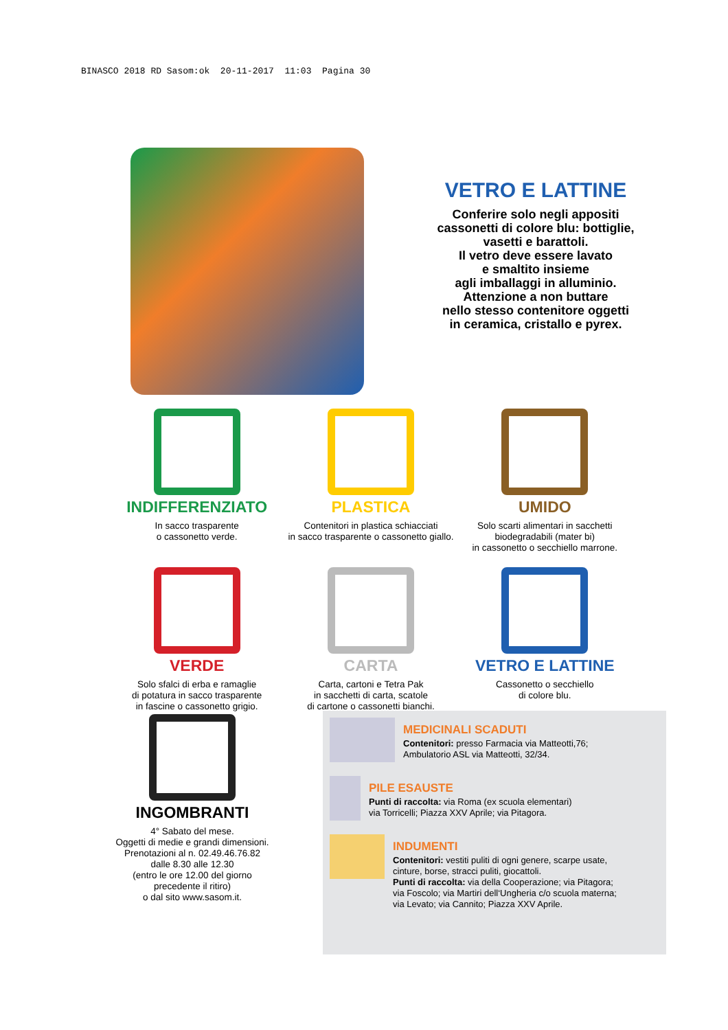BINASCO 2018 RD Sasom:ok 20-11-2017 11:03 Pagina 30
VETRO E LATTINE
Conferire solo negli appositi
cassonetti di colore blu: bottiglie,
vasetti e barattoli.
Il vetro deve essere lavato
e smaltito insieme
agli imballaggi in alluminio.
Attenzione a non buttare
nello stesso contenitore oggetti
in ceramica, cristallo e pyrex.
INDIFFERENZIATO
In sacco trasparente
o cassonetto verde.
PLASTICA
Contenitori in plastica schiacciati
in sacco trasparente o cassonetto giallo.
UMIDO
Solo scarti alimentari in sacchetti
biodegradabili (mater bi)
in cassonetto o secchiello marrone.
VERDE
Solo sfalci di erba e ramaglie
di potatura in sacco trasparente
in fascine o cassonetto grigio.
CARTA
Carta, cartoni e Tetra Pak
in sacchetti di carta, scatole
di cartone o cassonetti bianchi.
VETRO E LATTINE
Cassonetto o secchiello
di colore blu.
INGOMBRANTI
4° Sabato del mese.
Oggetti di medie e grandi dimensioni.
Prenotazioni al n. 02.49.46.76.82
dalle 8.30 alle 12.30
(entro le ore 12.00 del giorno
precedente il ritiro)
o dal sito www.sasom.it.
MEDICINALI SCADUTI
Contenitori: presso Farmacia via Matteotti,76;
Ambulatorio ASL via Matteotti, 32/34.
PILE ESAUSTE
Punti di raccolta: via Roma (ex scuola elementari)
via Torricelli; Piazza XXV Aprile; via Pitagora.
INDUMENTI
Contenitori: vestiti puliti di ogni genere, scarpe usate,
cinture, borse, stracci puliti, giocattoli.
Punti di raccolta: via della Cooperazione; via Pitagora;
via Foscolo; via Martiri dell‘Ungheria c/o scuola materna;
via Levato; via Cannito; Piazza XXV Aprile.